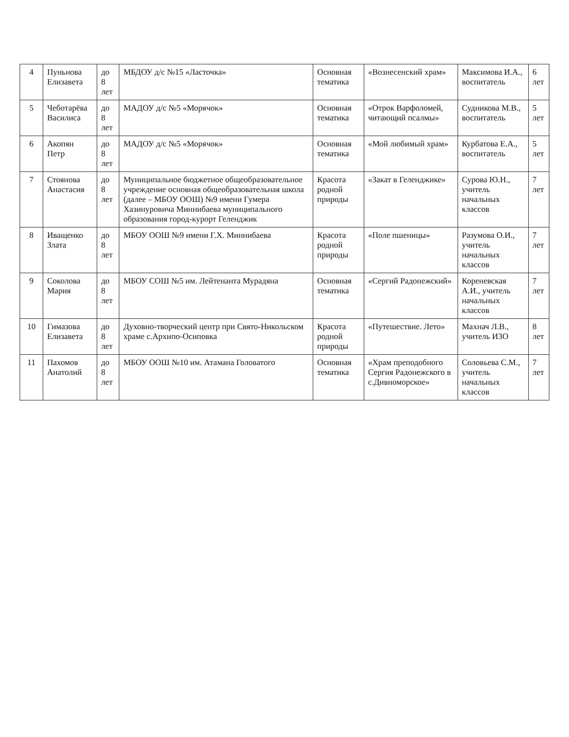| 4 | Пуньнова Елизавета | до 8 лет | МБДОУ д/с №15 «Ласточка» | Основная тематика | «Вознесенский храм» | Максимова И.А., воспитатель | 6 лет |
| 5 | Чеботарёва Василиса | до 8 лет | МАДОУ д/с №5 «Морячок» | Основная тематика | «Отрок Варфоломей, читающий псалмы» | Судникова М.В., воспитатель | 5 лет |
| 6 | Акопян Петр | до 8 лет | МАДОУ д/с №5 «Морячок» | Основная тематика | «Мой любимый храм» | Курбатова Е.А., воспитатель | 5 лет |
| 7 | Стоянова Анастасия | до 8 лет | Муниципальное бюджетное общеобразовательное учреждение основная общеобразовательная школа (далее – МБОУ ООШ) №9 имени Гумера Хазинуровича Миннибаева муниципального образования город-курорт Геленджик | Красота родной природы | «Закат в Геленджике» | Сурова Ю.Н., учитель начальных классов | 7 лет |
| 8 | Иващенко Злата | до 8 лет | МБОУ ООШ №9 имени Г.Х. Миннибаева | Красота родной природы | «Поле пшеницы» | Разумова О.И., учитель начальных классов | 7 лет |
| 9 | Соколова Мария | до 8 лет | МБОУ СОШ №5 им. Лейтенанта Мурадяна | Основная тематика | «Сергий Радонежский» | Кореневская А.И., учитель начальных классов | 7 лет |
| 10 | Гимазова Елизавета | до 8 лет | Духовно-творческий центр при Свято-Никольском храме с.Архипо-Осиповка | Красота родной природы | «Путешествие. Лето» | Махнач Л.В., учитель ИЗО | 8 лет |
| 11 | Пахомов Анатолий | до 8 лет | МБОУ ООШ №10 им. Атамана Головатого | Основная тематика | «Храм преподобного Сергия Радонежского в с.Дивноморское» | Соловьева С.М., учитель начальных классов | 7 лет |